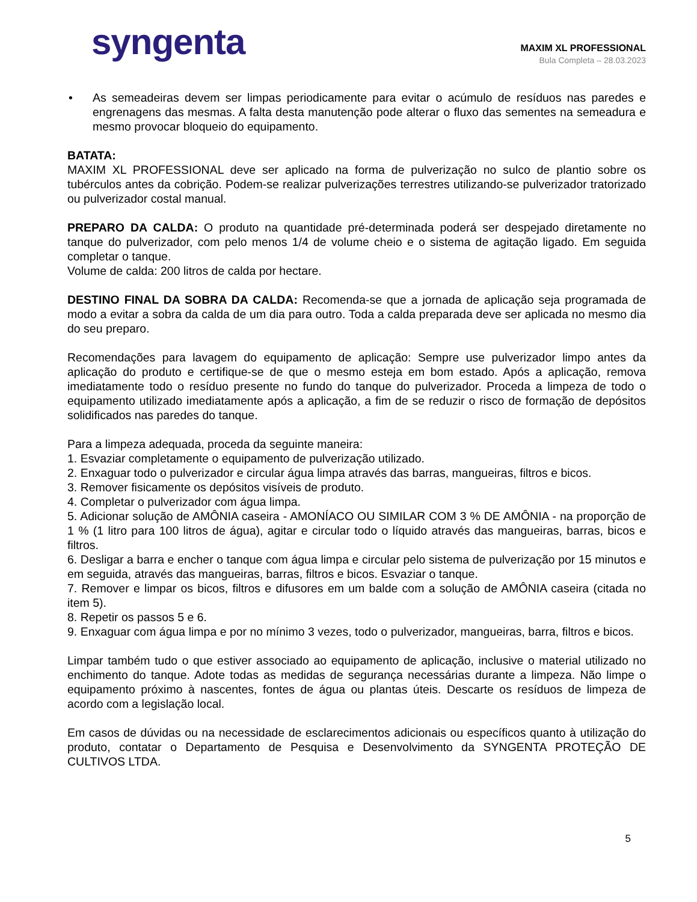syngenta
MAXIM XL PROFESSIONAL
Bula Completa – 28.03.2023
• As semeadeiras devem ser limpas periodicamente para evitar o acúmulo de resíduos nas paredes e engrenagens das mesmas. A falta desta manutenção pode alterar o fluxo das sementes na semeadura e mesmo provocar bloqueio do equipamento.
BATATA:
MAXIM XL PROFESSIONAL deve ser aplicado na forma de pulverização no sulco de plantio sobre os tubérculos antes da cobrição. Podem-se realizar pulverizações terrestres utilizando-se pulverizador tratorizado ou pulverizador costal manual.
PREPARO DA CALDA: O produto na quantidade pré-determinada poderá ser despejado diretamente no tanque do pulverizador, com pelo menos 1/4 de volume cheio e o sistema de agitação ligado. Em seguida completar o tanque.
Volume de calda: 200 litros de calda por hectare.
DESTINO FINAL DA SOBRA DA CALDA: Recomenda-se que a jornada de aplicação seja programada de modo a evitar a sobra da calda de um dia para outro. Toda a calda preparada deve ser aplicada no mesmo dia do seu preparo.
Recomendações para lavagem do equipamento de aplicação: Sempre use pulverizador limpo antes da aplicação do produto e certifique-se de que o mesmo esteja em bom estado. Após a aplicação, remova imediatamente todo o resíduo presente no fundo do tanque do pulverizador. Proceda a limpeza de todo o equipamento utilizado imediatamente após a aplicação, a fim de se reduzir o risco de formação de depósitos solidificados nas paredes do tanque.
Para a limpeza adequada, proceda da seguinte maneira:
1. Esvaziar completamente o equipamento de pulverização utilizado.
2. Enxaguar todo o pulverizador e circular água limpa através das barras, mangueiras, filtros e bicos.
3. Remover fisicamente os depósitos visíveis de produto.
4. Completar o pulverizador com água limpa.
5. Adicionar solução de AMÔNIA caseira - AMONÍACO OU SIMILAR COM 3 % DE AMÔNIA - na proporção de 1 % (1 litro para 100 litros de água), agitar e circular todo o líquido através das mangueiras, barras, bicos e filtros.
6. Desligar a barra e encher o tanque com água limpa e circular pelo sistema de pulverização por 15 minutos e em seguida, através das mangueiras, barras, filtros e bicos. Esvaziar o tanque.
7. Remover e limpar os bicos, filtros e difusores em um balde com a solução de AMÔNIA caseira (citada no item 5).
8. Repetir os passos 5 e 6.
9. Enxaguar com água limpa e por no mínimo 3 vezes, todo o pulverizador, mangueiras, barra, filtros e bicos.
Limpar também tudo o que estiver associado ao equipamento de aplicação, inclusive o material utilizado no enchimento do tanque. Adote todas as medidas de segurança necessárias durante a limpeza. Não limpe o equipamento próximo à nascentes, fontes de água ou plantas úteis. Descarte os resíduos de limpeza de acordo com a legislação local.
Em casos de dúvidas ou na necessidade de esclarecimentos adicionais ou específicos quanto à utilização do produto, contatar o Departamento de Pesquisa e Desenvolvimento da SYNGENTA PROTEÇÃO DE CULTIVOS LTDA.
5